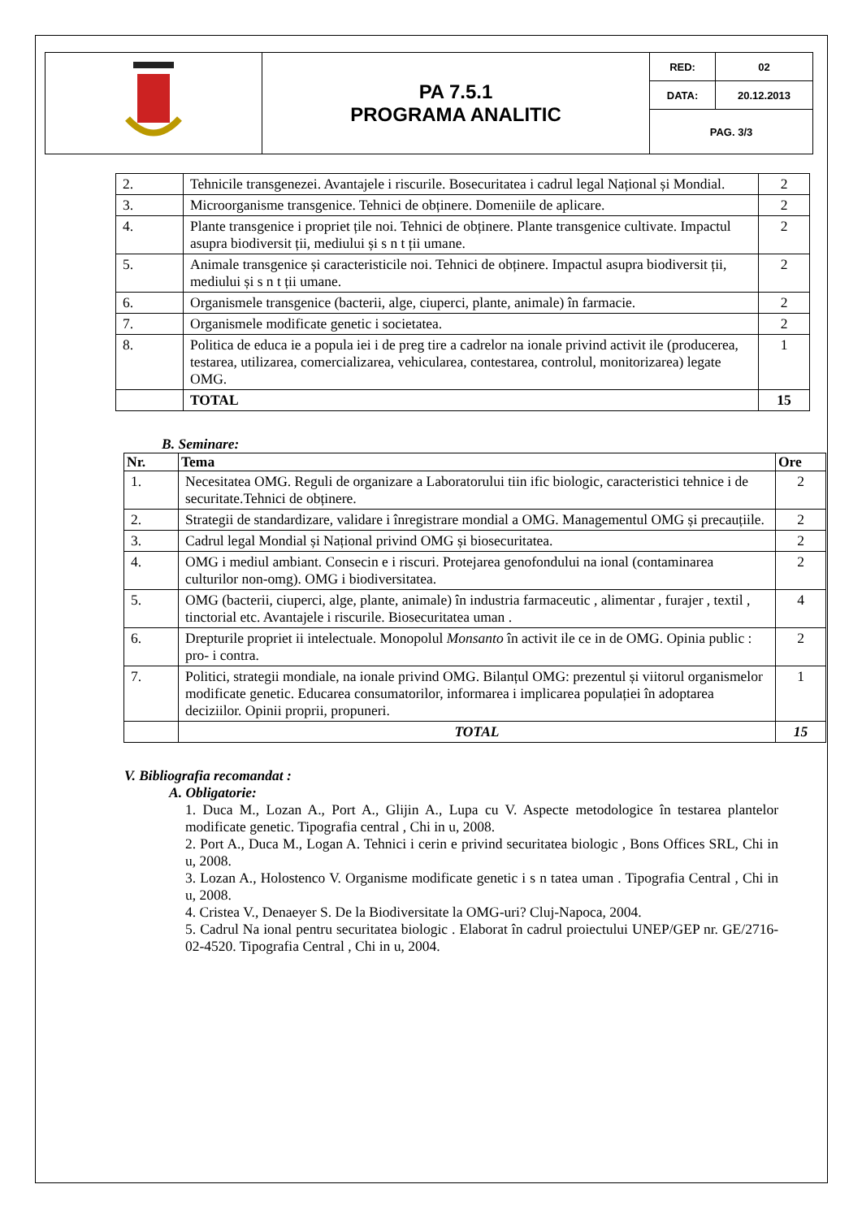| | PA 7.5.1 PROGRAMA ANALITIC | RED: | 02 |
| | | DATA: | 20.12.2013 |
| | | PAG. 3/3 | |
| 2. | Tehnicile transgenezei. Avantajele i riscurile. Bosecuritatea i cadrul legal Național și Mondial. | 2 |
| 3. | Microorganisme transgenice. Tehnici de obținere. Domeniile de aplicare. | 2 |
| 4. | Plante transgenice i propriet țile noi. Tehnici de obținere. Plante transgenice cultivate. Impactul asupra biodiversit ții, mediului și s n t ții umane. | 2 |
| 5. | Animale transgenice și caracteristicile noi. Tehnici de obținere. Impactul asupra biodiversit ții, mediului și s n t ții umane. | 2 |
| 6. | Organismele transgenice (bacterii, alge, ciuperci, plante, animale) în farmacie. | 2 |
| 7. | Organismele modificate genetic i societatea. | 2 |
| 8. | Politica de educa ie a popula iei i de preg tire a cadrelor na ionale privind activit ile (producerea, testarea, utilizarea, comercializarea, vehicularea, contestarea, controlul, monitorizarea) legate OMG. | 1 |
| | TOTAL | 15 |
B. Seminare:
| Nr. | Tema | Ore |
| --- | --- | --- |
| 1. | Necesitatea OMG. Reguli de organizare a Laboratorului tiin ific biologic, caracteristici tehnice i de securitate.Tehnici de obținere. | 2 |
| 2. | Strategii de standardizare, validare i înregistrare mondial a OMG. Managementul OMG și precauțiile. | 2 |
| 3. | Cadrul legal Mondial și Național privind OMG și biosecuritatea. | 2 |
| 4. | OMG i mediul ambiant. Consecin e i riscuri. Protejarea genofondului na ional (contaminarea culturilor non-omg). OMG i biodiversitatea. | 2 |
| 5. | OMG (bacterii, ciuperci, alge, plante, animale) în industria farmaceutic , alimentar , furajer , textil , tinctorial etc. Avantajele i riscurile. Biosecuritatea uman . | 4 |
| 6. | Drepturile propriet ii intelectuale. Monopolul Monsanto în activit ile ce in de OMG. Opinia public : pro- i contra. | 2 |
| 7. | Politici, strategii mondiale, na ionale privind OMG. Bilanțul OMG: prezentul și viitorul organismelor modificate genetic. Educarea consumatorilor, informarea i implicarea populației în adoptarea deciziilor. Opinii proprii, propuneri. | 1 |
| | TOTAL | 15 |
V. Bibliografia recomandat :
A. Obligatorie:
1. Duca M., Lozan A., Port A., Glijin A., Lupa cu V. Aspecte metodologice în testarea plantelor modificate genetic. Tipografia central , Chi in u, 2008.
2. Port A., Duca M., Logan A. Tehnici i cerin e privind securitatea biologic , Bons Offices SRL, Chi in u, 2008.
3. Lozan A., Holostenco V. Organisme modificate genetic i s n tatea uman . Tipografia Central , Chi in u, 2008.
4. Cristea V., Denaeyer S. De la Biodiversitate la OMG-uri? Cluj-Napoca, 2004.
5. Cadrul Na ional pentru securitatea biologic . Elaborat în cadrul proiectului UNEP/GEP nr. GE/2716-02-4520. Tipografia Central , Chi in u, 2004.